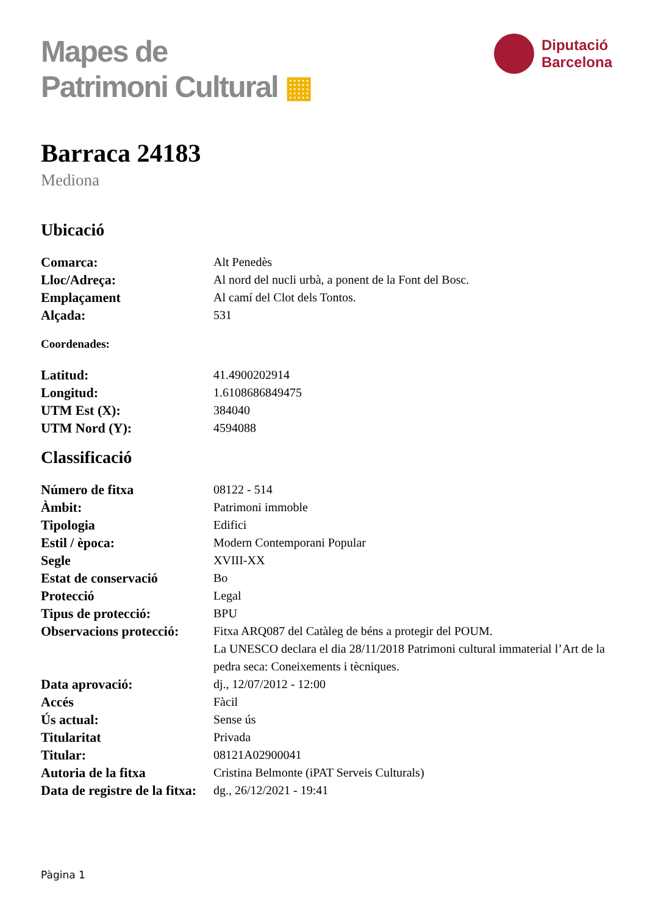Mapes de
Patrimoni Cultural ▦
Diputació
Barcelona
Barraca 24183
Mediona
Ubicació
| Comarca: | Alt Penedès |
| Lloc/Adreça: | Al nord del nucli urbà, a ponent de la Font del Bosc. |
| Emplaçament | Al camí del Clot dels Tontos. |
| Alçada: | 531 |
Coordenades:
| Latitud: | 41.4900202914 |
| Longitud: | 1.6108686849475 |
| UTM Est (X): | 384040 |
| UTM Nord (Y): | 4594088 |
Classificació
| Número de fitxa | 08122 - 514 |
| Àmbit: | Patrimoni immoble |
| Tipologia | Edifici |
| Estil / època: | Modern Contemporani Popular |
| Segle | XVIII-XX |
| Estat de conservació | Bo |
| Protecció | Legal |
| Tipus de protecció: | BPU |
| Observacions protecció: | Fitxa ARQ087 del Catàleg de béns a protegir del POUM. La UNESCO declara el dia 28/11/2018 Patrimoni cultural immaterial l’Art de la pedra seca: Coneixements i tècniques. |
| Data aprovació: | dj., 12/07/2012 - 12:00 |
| Accés | Fàcil |
| Ús actual: | Sense ús |
| Titularitat | Privada |
| Titular: | 08121A02900041 |
| Autoria de la fitxa | Cristina Belmonte (iPAT Serveis Culturals) |
| Data de registre de la fitxa: | dg., 26/12/2021 - 19:41 |
Pàgina 1